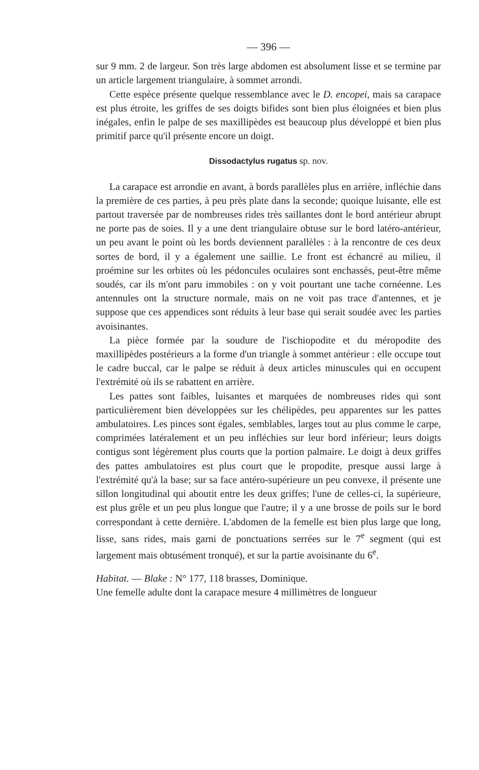— 396 —
sur 9 mm. 2 de largeur. Son très large abdomen est absolument lisse et se termine par un article largement triangulaire, à sommet arrondi.
Cette espèce présente quelque ressemblance avec le D. encopei, mais sa carapace est plus étroite, les griffes de ses doigts bifides sont bien plus éloignées et bien plus inégales, enfin le palpe de ses maxillipèdes est beaucoup plus développé et bien plus primitif parce qu'il présente encore un doigt.
Dissodactylus rugatus sp. nov.
La carapace est arrondie en avant, à bords parallèles plus en arrière, infléchie dans la première de ces parties, à peu près plate dans la seconde; quoique luisante, elle est partout traversée par de nombreuses rides très saillantes dont le bord antérieur abrupt ne porte pas de soies. Il y a une dent triangulaire obtuse sur le bord latéro-antérieur, un peu avant le point où les bords deviennent parallèles : à la rencontre de ces deux sortes de bord, il y a également une saillie. Le front est échancré au milieu, il proémine sur les orbites où les pédoncules oculaires sont enchassés, peut-être même soudés, car ils m'ont paru immobiles : on y voit pourtant une tache cornéenne. Les antennules ont la structure normale, mais on ne voit pas trace d'antennes, et je suppose que ces appendices sont réduits à leur base qui serait soudée avec les parties avoisinantes.
La pièce formée par la soudure de l'ischiopodite et du méropodite des maxillipèdes postérieurs a la forme d'un triangle à sommet antérieur : elle occupe tout le cadre buccal, car le palpe se réduit à deux articles minuscules qui en occupent l'extrémité où ils se rabattent en arrière.
Les pattes sont faibles, luisantes et marquées de nombreuses rides qui sont particulièrement bien développées sur les chélipèdes, peu apparentes sur les pattes ambulatoires. Les pinces sont égales, semblables, larges tout au plus comme le carpe, comprimées latéralement et un peu infléchies sur leur bord inférieur; leurs doigts contigus sont légèrement plus courts que la portion palmaire. Le doigt à deux griffes des pattes ambulatoires est plus court que le propodite, presque aussi large à l'extrémité qu'à la base; sur sa face antéro-supérieure un peu convexe, il présente une sillon longitudinal qui aboutit entre les deux griffes; l'une de celles-ci, la supérieure, est plus grêle et un peu plus longue que l'autre; il y a une brosse de poils sur le bord correspondant à cette dernière. L'abdomen de la femelle est bien plus large que long, lisse, sans rides, mais garni de ponctuations serrées sur le 7<sup>e</sup> segment (qui est largement mais obtusément tronqué), et sur la partie avoisinante du 6<sup>e</sup>.
Habitat. — Blake : N° 177, 118 brasses, Dominique.
Une femelle adulte dont la carapace mesure 4 millimètres de longueur